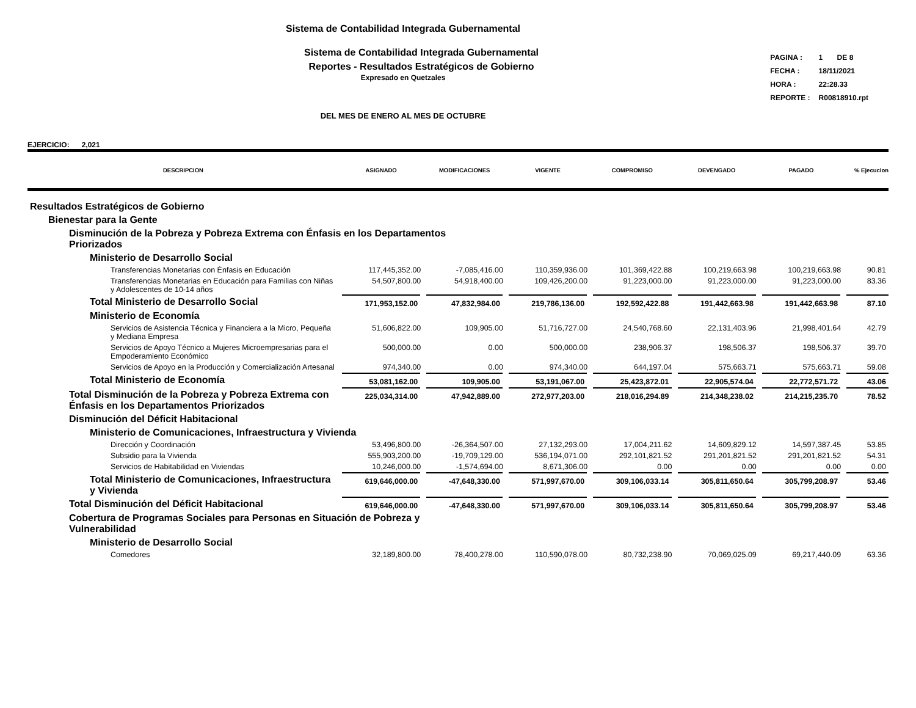Sistema de Contabilidad Integrada Gubernamental
Sistema de Contabilidad Integrada Gubernamental
Reportes - Resultados Estratégicos de Gobierno
Expresado en Quetzales
DEL MES DE ENERO AL MES DE OCTUBRE
| PAGINA : | 1 DE 8 |
| FECHA : | 18/11/2021 |
| HORA : | 22:28.33 |
| REPORTE : | R00818910.rpt |
EJERCICIO: 2,021
| DESCRIPCION | ASIGNADO | MODIFICACIONES | VIGENTE | COMPROMISO | DEVENGADO | PAGADO | % Ejecucion |
| --- | --- | --- | --- | --- | --- | --- | --- |
| Resultados Estratégicos de Gobierno | | | | | | | |
| Bienestar para la Gente | | | | | | | |
| Disminución de la Pobreza y Pobreza Extrema con Énfasis en los Departamentos Priorizados | | | | | | | |
| Ministerio de Desarrollo Social | | | | | | | |
| Transferencias Monetarias con Énfasis en Educación | 117,445,352.00 | -7,085,416.00 | 110,359,936.00 | 101,369,422.88 | 100,219,663.98 | 100,219,663.98 | 90.81 |
| Transferencias Monetarias en Educación para Familias con Niñas y Adolescentes de 10-14 años | 54,507,800.00 | 54,918,400.00 | 109,426,200.00 | 91,223,000.00 | 91,223,000.00 | 91,223,000.00 | 83.36 |
| Total Ministerio de Desarrollo Social | 171,953,152.00 | 47,832,984.00 | 219,786,136.00 | 192,592,422.88 | 191,442,663.98 | 191,442,663.98 | 87.10 |
| Ministerio de Economía | | | | | | | |
| Servicios de Asistencia Técnica y Financiera a la Micro, Pequeña y Mediana Empresa | 51,606,822.00 | 109,905.00 | 51,716,727.00 | 24,540,768.60 | 22,131,403.96 | 21,998,401.64 | 42.79 |
| Servicios de Apoyo Técnico a Mujeres Microempresarias para el Empoderamiento Económico | 500,000.00 | 0.00 | 500,000.00 | 238,906.37 | 198,506.37 | 198,506.37 | 39.70 |
| Servicios de Apoyo en la Producción y Comercialización Artesanal | 974,340.00 | 0.00 | 974,340.00 | 644,197.04 | 575,663.71 | 575,663.71 | 59.08 |
| Total Ministerio de Economía | 53,081,162.00 | 109,905.00 | 53,191,067.00 | 25,423,872.01 | 22,905,574.04 | 22,772,571.72 | 43.06 |
| Total Disminución de la Pobreza y Pobreza Extrema con Énfasis en los Departamentos Priorizados | 225,034,314.00 | 47,942,889.00 | 272,977,203.00 | 218,016,294.89 | 214,348,238.02 | 214,215,235.70 | 78.52 |
| Disminución del Déficit Habitacional | | | | | | | |
| Ministerio de Comunicaciones, Infraestructura y Vivienda | | | | | | | |
| Dirección y Coordinación | 53,496,800.00 | -26,364,507.00 | 27,132,293.00 | 17,004,211.62 | 14,609,829.12 | 14,597,387.45 | 53.85 |
| Subsidio para la Vivienda | 555,903,200.00 | -19,709,129.00 | 536,194,071.00 | 292,101,821.52 | 291,201,821.52 | 291,201,821.52 | 54.31 |
| Servicios de Habitabilidad en Viviendas | 10,246,000.00 | -1,574,694.00 | 8,671,306.00 | 0.00 | 0.00 | 0.00 | 0.00 |
| Total Ministerio de Comunicaciones, Infraestructura y Vivienda | 619,646,000.00 | -47,648,330.00 | 571,997,670.00 | 309,106,033.14 | 305,811,650.64 | 305,799,208.97 | 53.46 |
| Total Disminución del Déficit Habitacional | 619,646,000.00 | -47,648,330.00 | 571,997,670.00 | 309,106,033.14 | 305,811,650.64 | 305,799,208.97 | 53.46 |
| Cobertura de Programas Sociales para Personas en Situación de Pobreza y Vulnerabilidad | | | | | | | |
| Ministerio de Desarrollo Social | | | | | | | |
| Comedores | 32,189,800.00 | 78,400,278.00 | 110,590,078.00 | 80,732,238.90 | 70,069,025.09 | 69,217,440.09 | 63.36 |